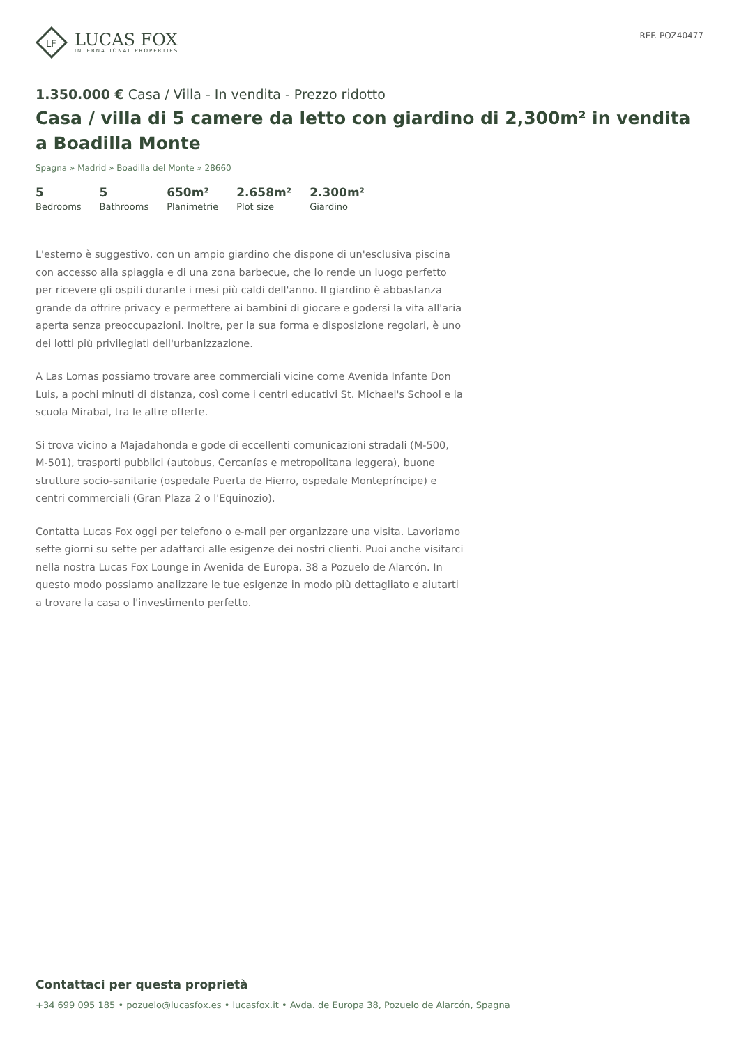LF
LUCAS FOX
INTERNATIONAL PROPERTIES
REF. POZ40477
1.350.000 € Casa / Villa - In vendita - Prezzo ridotto
Casa / villa di 5 camere da letto con giardino di 2,300m² in vendita a Boadilla Monte
Spagna » Madrid » Boadilla del Monte » 28660
5
Bedrooms
5
Bathrooms
650m²
Planimetrie
2.658m²
Plot size
2.300m²
Giardino
L'esterno è suggestivo, con un ampio giardino che dispone di un'esclusiva piscina con accesso alla spiaggia e di una zona barbecue, che lo rende un luogo perfetto per ricevere gli ospiti durante i mesi più caldi dell'anno. Il giardino è abbastanza grande da offrire privacy e permettere ai bambini di giocare e godersi la vita all'aria aperta senza preoccupazioni. Inoltre, per la sua forma e disposizione regolari, è uno dei lotti più privilegiati dell'urbanizzazione.
A Las Lomas possiamo trovare aree commerciali vicine come Avenida Infante Don Luis, a pochi minuti di distanza, così come i centri educativi St. Michael's School e la scuola Mirabal, tra le altre offerte.
Si trova vicino a Majadahonda e gode di eccellenti comunicazioni stradali (M-500, M-501), trasporti pubblici (autobus, Cercanías e metropolitana leggera), buone strutture socio-sanitarie (ospedale Puerta de Hierro, ospedale Montepríncipe) e centri commerciali (Gran Plaza 2 o l'Equinozio).
Contatta Lucas Fox oggi per telefono o e-mail per organizzare una visita. Lavoriamo sette giorni su sette per adattarci alle esigenze dei nostri clienti. Puoi anche visitarci nella nostra Lucas Fox Lounge in Avenida de Europa, 38 a Pozuelo de Alarcón. In questo modo possiamo analizzare le tue esigenze in modo più dettagliato e aiutarti a trovare la casa o l'investimento perfetto.
Contattaci per questa proprietà
+34 699 095 185 • pozuelo@lucasfox.es • lucasfox.it • Avda. de Europa 38, Pozuelo de Alarcón, Spagna